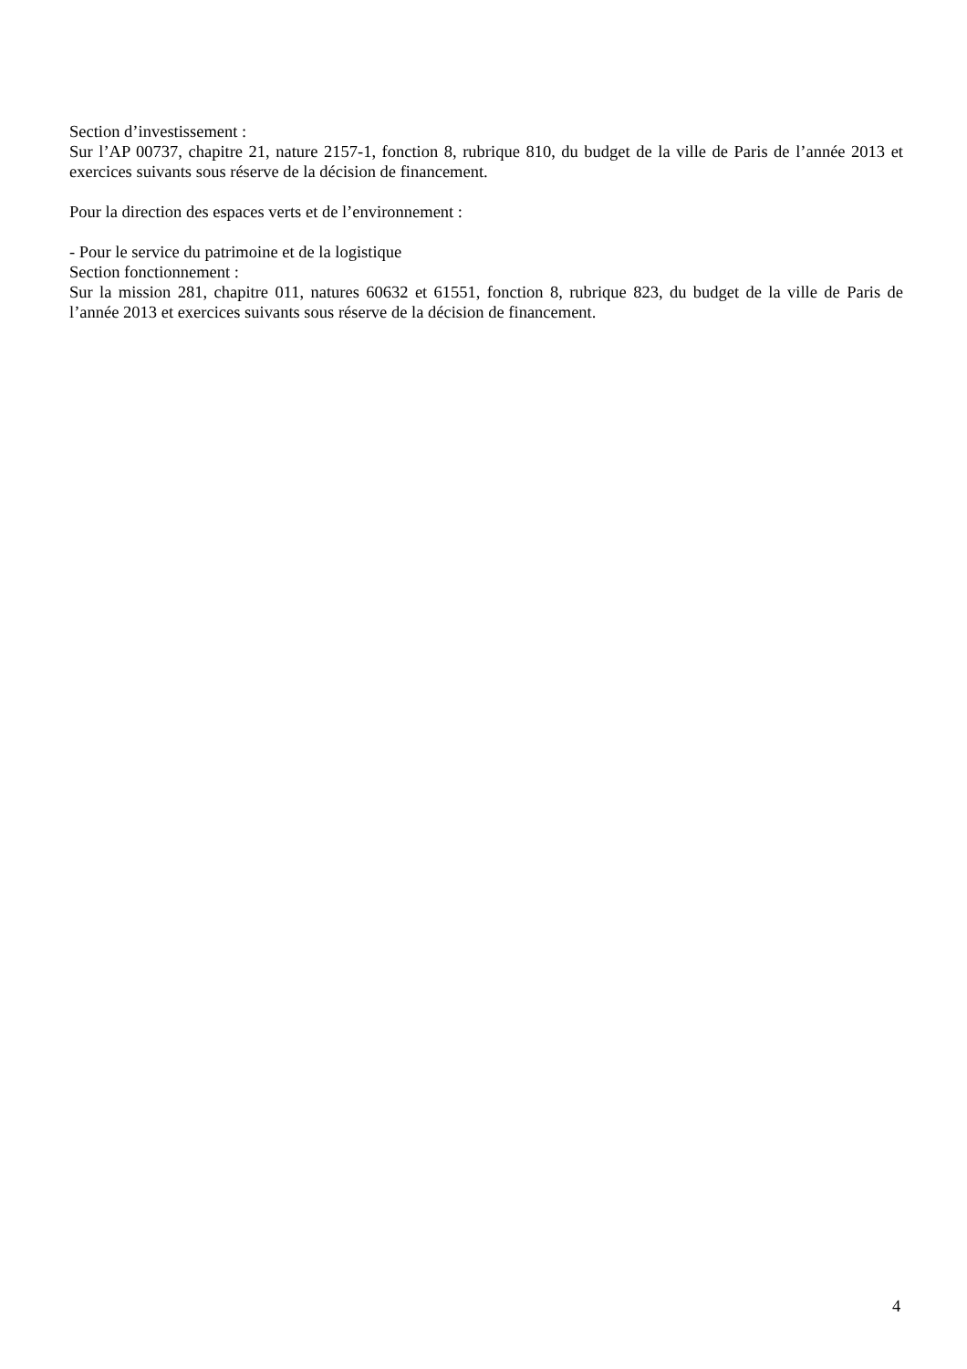Section d’investissement :
Sur l’AP 00737, chapitre 21, nature 2157-1, fonction 8, rubrique 810, du budget de la ville de Paris de l’année 2013 et exercices suivants sous réserve de la décision de financement.
Pour la direction des espaces verts et de l’environnement :
- Pour le service du patrimoine et de la logistique
Section fonctionnement :
Sur la mission 281, chapitre 011, natures 60632 et 61551, fonction 8, rubrique 823, du budget de la ville de Paris de l’année 2013 et exercices suivants sous réserve de la décision de financement.
4